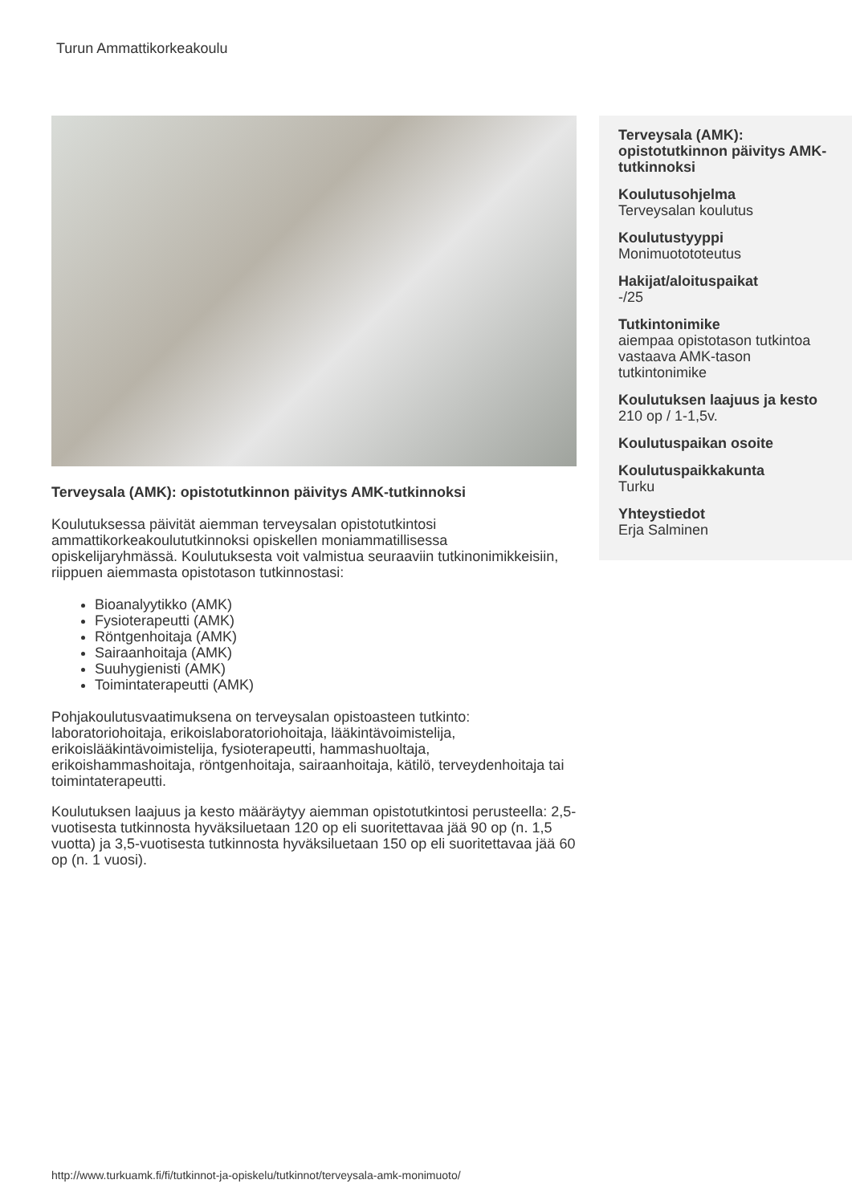Turun Ammattikorkeakoulu
Terveysala (AMK): opistotutkinnon päivitys AMK-tutkinnoksi
Koulutuksessa päivität aiemman terveysalan opistotutkintosi ammattikorkeakoulututkinnoksi opiskellen moniammatillisessa opiskelijaryhmässä. Koulutuksesta voit valmistua seuraaviin tutkinonimikkeisiin, riippuen aiemmasta opistotason tutkinnostasi:
Bioanalyytikko (AMK)
Fysioterapeutti (AMK)
Röntgenhoitaja (AMK)
Sairaanhoitaja (AMK)
Suuhygienisti (AMK)
Toimintaterapeutti (AMK)
Pohjakoulutusvaatimuksena on terveysalan opistoasteen tutkinto: laboratoriohoitaja, erikoislaboratoriohoitaja, lääkintävoimistelija, erikoislääkintävoimistelija, fysioterapeutti, hammashuoltaja, erikoishammashoitaja, röntgenhoitaja, sairaanhoitaja, kätilö, terveydenhoitaja tai toimintaterapeutti.
Koulutuksen laajuus ja kesto määräytyy aiemman opistotutkintosi perusteella: 2,5-vuotisesta tutkinnosta hyväksiluetaan 120 op eli suoritettavaa jää 90 op (n. 1,5 vuotta) ja 3,5-vuotisesta tutkinnosta hyväksiluetaan 150 op eli suoritettavaa jää 60 op (n. 1 vuosi).
Terveysala (AMK): opistotutkinnon päivitys AMK-tutkinnoksi
Koulutusohjelma
Terveysalan koulutus
Koulutustyyppi
Monimuotototeutus
Hakijat/aloituspaikat
-/25
Tutkintonimike
aiempaa opistotason tutkintoa vastaava AMK-tason tutkintonimike
Koulutuksen laajuus ja kesto
210 op / 1-1,5v.
Koulutuspaikan osoite
Koulutuspaikkakunta
Turku
Yhteystiedot
Erja Salminen
http://www.turkuamk.fi/fi/tutkinnot-ja-opiskelu/tutkinnot/terveysala-amk-monimuoto/